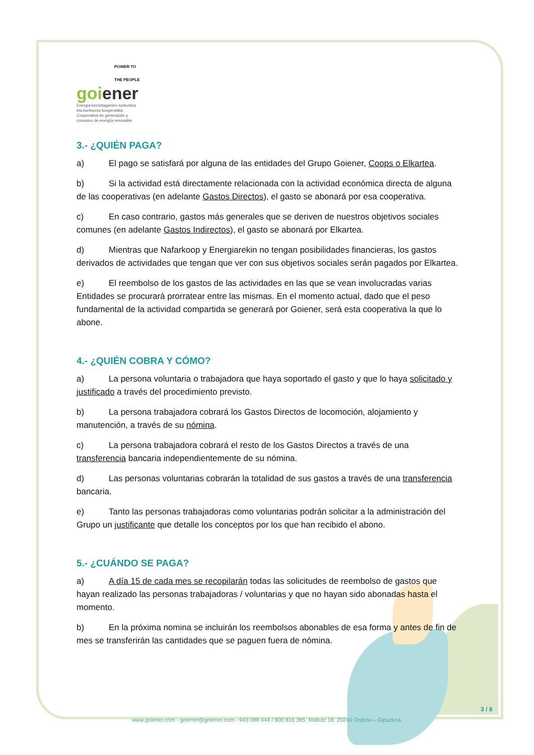POWER TO
THE PEOPLE
goi ener
Energia berriztagarrien sorkuntza
eta kontsumo kooperatiba
Cooperativa de generación y
consumo de energía renovable
3.- ¿QUIÉN PAGA?
a) El pago se satisfará por alguna de las entidades del Grupo Goiener, Coops o Elkartea.
b) Si la actividad está directamente relacionada con la actividad económica directa de alguna de las cooperativas (en adelante Gastos Directos), el gasto se abonará por esa cooperativa.
c) En caso contrario, gastos más generales que se deriven de nuestros objetivos sociales comunes (en adelante Gastos Indirectos), el gasto se abonará por Elkartea.
d) Mientras que Nafarkoop y Energiarekin no tengan posibilidades financieras, los gastos derivados de actividades que tengan que ver con sus objetivos sociales serán pagados por Elkartea.
e) El reembolso de los gastos de las actividades en las que se vean involucradas varias Entidades se procurará prorratear entre las mismas. En el momento actual, dado que el peso fundamental de la actividad compartida se generará por Goiener, será esta cooperativa la que lo abone.
4.- ¿QUIÉN COBRA Y CÓMO?
a) La persona voluntaria o trabajadora que haya soportado el gasto y que lo haya solicitado y justificado a través del procedimiento previsto.
b) La persona trabajadora cobrará los Gastos Directos de locomoción, alojamiento y manutención, a través de su nómina.
c) La persona trabajadora cobrará el resto de los Gastos Directos a través de una transferencia bancaria independientemente de su nómina.
d) Las personas voluntarias cobrarán la totalidad de sus gastos a través de una transferencia bancaria.
e) Tanto las personas trabajadoras como voluntarias podrán solicitar a la administración del Grupo un justificante que detalle los conceptos por los que han recibido el abono.
5.- ¿CUÁNDO SE PAGA?
a) A día 15 de cada mes se recopilarán todas las solicitudes de reembolso de gastos que hayan realizado las personas trabajadoras / voluntarias y que no hayan sido abonadas hasta el momento.
b) En la próxima nomina se incluirán los reembolsos abonables de esa forma y antes de fin de mes se transferirán las cantidades que se paguen fuera de nómina.
3 / 8
www.goiener.com - goiener@goiener.com - 943 088 444 / 900 816 365. Mallutz 18. 20240 Ordizia – Gipuzkoa.